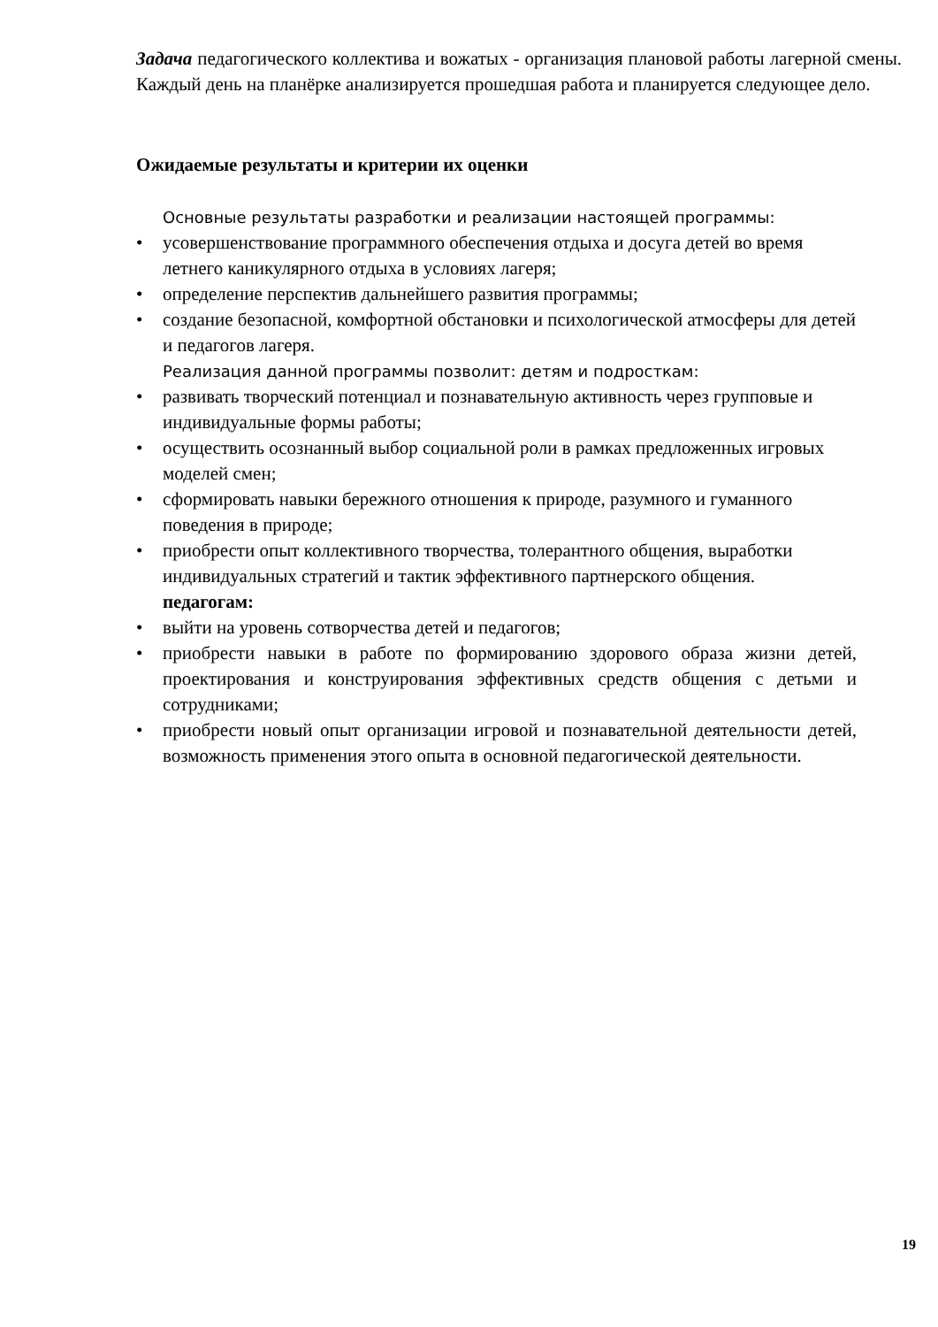Задача педагогического коллектива и вожатых - организация плановой работы лагерной смены. Каждый день на планёрке анализируется прошедшая работа и планируется следующее дело.
Ожидаемые результаты и критерии их оценки
Основные результаты разработки и реализации настоящей программы:
• усовершенствование программного обеспечения отдыха и досуга детей во время летнего каникулярного отдыха в условиях лагеря;
• определение перспектив дальнейшего развития программы;
• создание безопасной, комфортной обстановки и психологической атмосферы для детей и педагогов лагеря.
Реализация данной программы позволит: детям и подросткам:
• развивать творческий потенциал и познавательную активность через групповые и индивидуальные формы работы;
• осуществить осознанный выбор социальной роли в рамках предложенных игровых моделей смен;
• сформировать навыки бережного отношения к природе, разумного и гуманного поведения в природе;
• приобрести опыт коллективного творчества, толерантного общения, выработки индивидуальных стратегий и тактик эффективного партнерского общения.
педагогам:
• выйти на уровень сотворчества детей и педагогов;
• приобрести навыки в работе по формированию здорового образа жизни детей, проектирования и конструирования эффективных средств общения с детьми и сотрудниками;
• приобрести новый опыт организации игровой и познавательной деятельности детей, возможность применения этого опыта в основной педагогической деятельности.
19